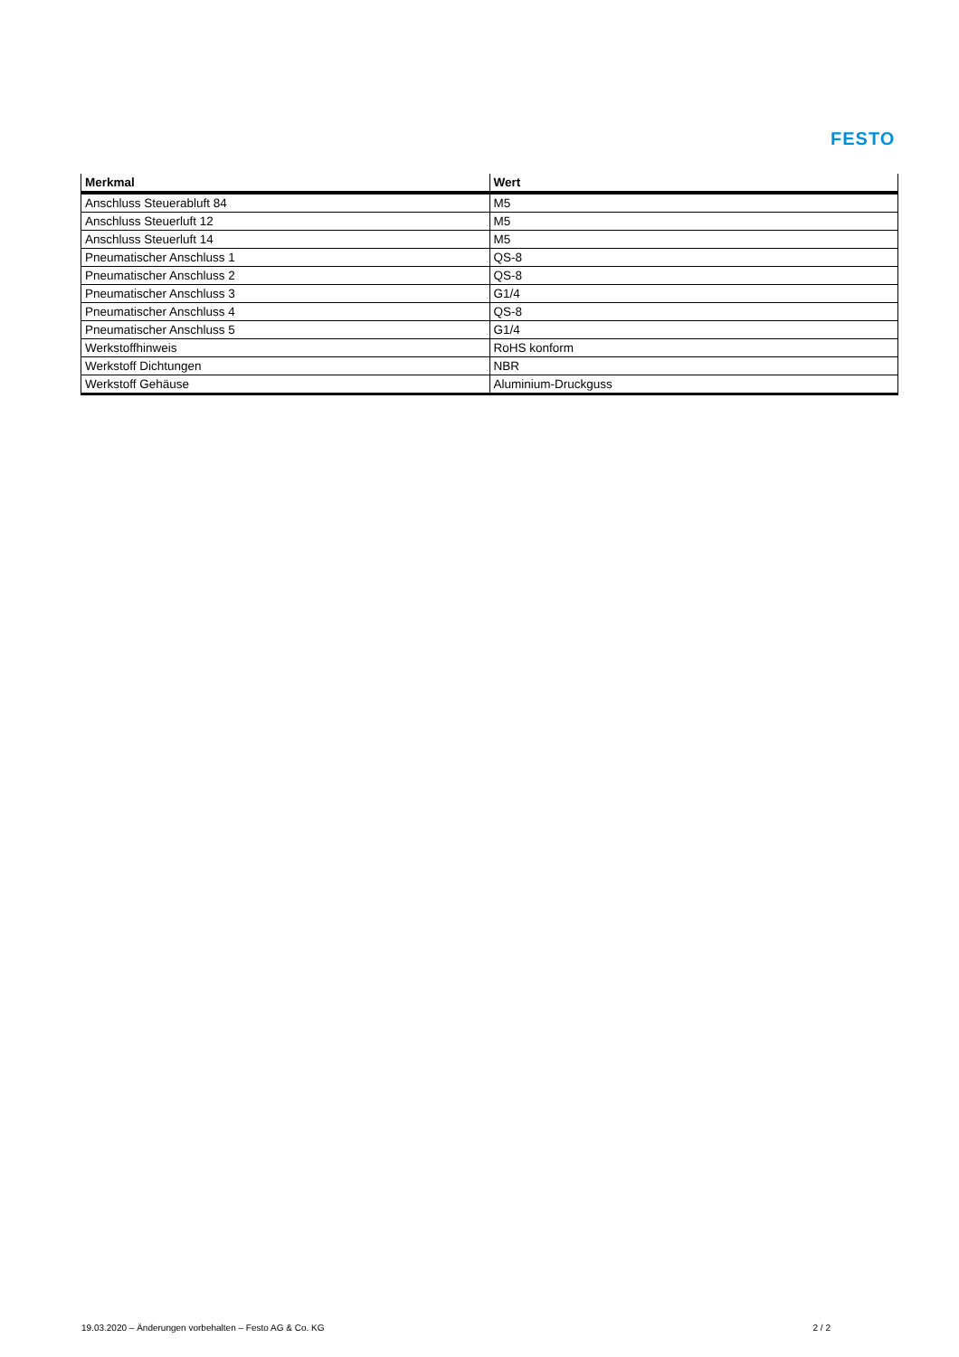FESTO
| Merkmal | Wert |
| --- | --- |
| Anschluss Steuerabluft 84 | M5 |
| Anschluss Steuerluft 12 | M5 |
| Anschluss Steuerluft 14 | M5 |
| Pneumatischer Anschluss 1 | QS-8 |
| Pneumatischer Anschluss 2 | QS-8 |
| Pneumatischer Anschluss 3 | G1/4 |
| Pneumatischer Anschluss 4 | QS-8 |
| Pneumatischer Anschluss 5 | G1/4 |
| Werkstoffhinweis | RoHS konform |
| Werkstoff Dichtungen | NBR |
| Werkstoff Gehäuse | Aluminium-Druckguss |
19.03.2020 – Änderungen vorbehalten – Festo AG & Co. KG 2 / 2